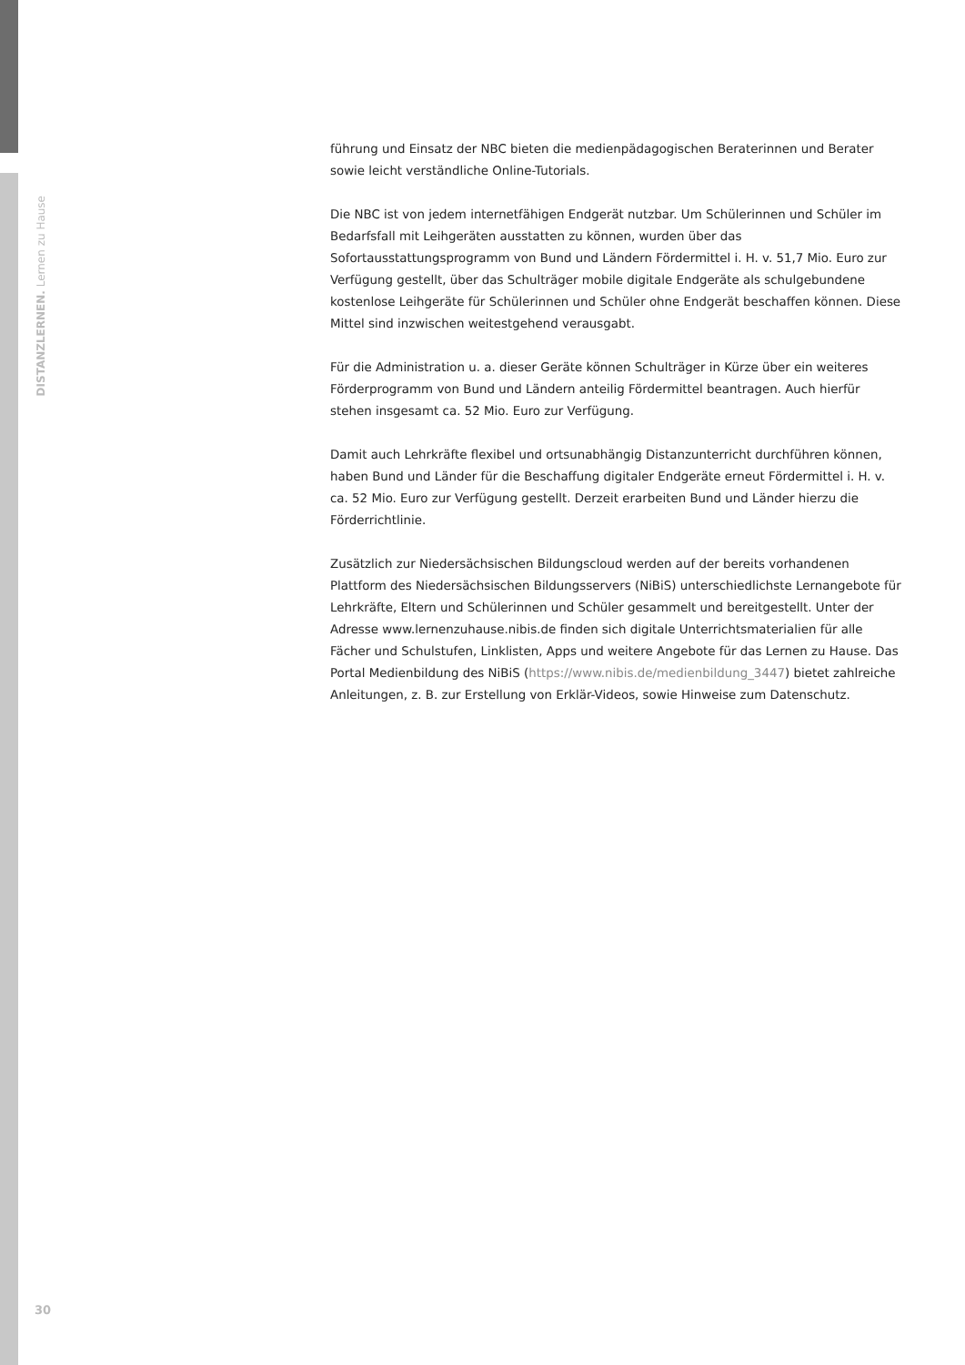DISTANZLERNEN. Lernen zu Hause
führung und Einsatz der NBC bieten die medienpädagogischen Beraterinnen und Berater sowie leicht verständliche Online-Tutorials.
Die NBC ist von jedem internetfähigen Endgerät nutzbar. Um Schülerinnen und Schüler im Bedarfsfall mit Leihgeräten ausstatten zu können, wurden über das Sofortausstattungsprogramm von Bund und Ländern Fördermittel i. H. v. 51,7 Mio. Euro zur Verfügung gestellt, über das Schulträger mobile digitale Endgeräte als schulgebundene kostenlose Leihgeräte für Schülerinnen und Schüler ohne Endgerät beschaffen können. Diese Mittel sind inzwischen weitestgehend verausgabt.
Für die Administration u. a. dieser Geräte können Schulträger in Kürze über ein weiteres Förderprogramm von Bund und Ländern anteilig Fördermittel beantragen. Auch hierfür stehen insgesamt ca. 52 Mio. Euro zur Verfügung.
Damit auch Lehrkräfte flexibel und ortsunabhängig Distanzunterricht durchführen können, haben Bund und Länder für die Beschaffung digitaler Endgeräte erneut Fördermittel i. H. v. ca. 52 Mio. Euro zur Verfügung gestellt. Derzeit erarbeiten Bund und Länder hierzu die Förderrichtlinie.
Zusätzlich zur Niedersächsischen Bildungscloud werden auf der bereits vorhandenen Plattform des Niedersächsischen Bildungsservers (NiBiS) unterschiedlichste Lernangebote für Lehrkräfte, Eltern und Schülerinnen und Schüler gesammelt und bereitgestellt. Unter der Adresse www.lernenzuhause.nibis.de finden sich digitale Unterrichtsmaterialien für alle Fächer und Schulstufen, Linklisten, Apps und weitere Angebote für das Lernen zu Hause. Das Portal Medienbildung des NiBiS (https://www.nibis.de/medienbildung_3447) bietet zahlreiche Anleitungen, z. B. zur Erstellung von Erklär-Videos, sowie Hinweise zum Datenschutz.
30